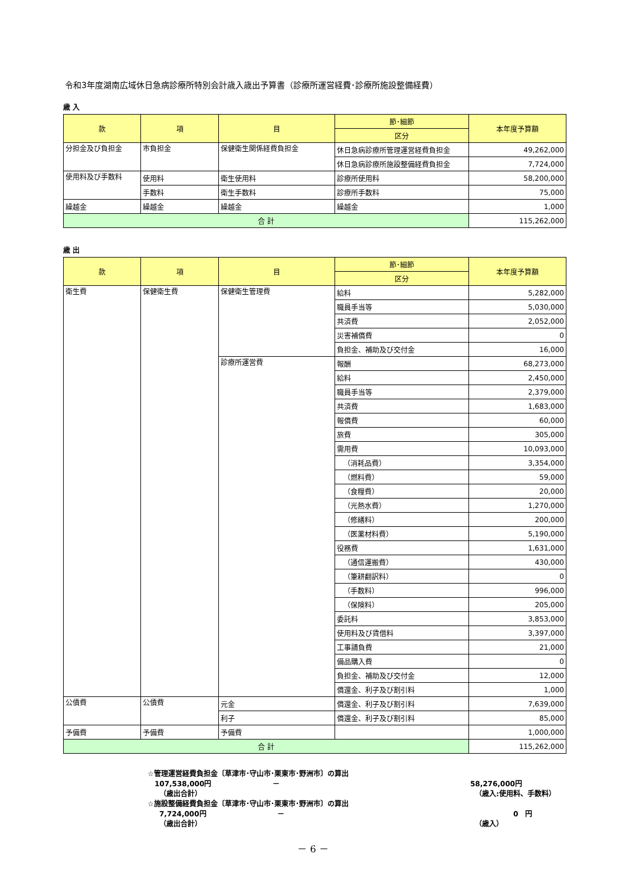令和3年度湖南広域休日急病診療所特別会計歳入歳出予算書（診療所運営経費･診療所施設整備経費）
歳 入
| 款 | 項 | 目 | 節･細節 | 本年度予算額 |
| --- | --- | --- | --- | --- |
| | | | 区分 | |
| 分担金及び負担金 | 市負担金 | 保健衛生関係経費負担金 | 休日急病診療所管理運営経費負担金 | 49,262,000 |
| | | | 休日急病診療所施設整備経費負担金 | 7,724,000 |
| 使用料及び手数料 | 使用料 | 衛生使用料 | 診療所使用料 | 58,200,000 |
| | 手数料 | 衛生手数料 | 診療所手数料 | 75,000 |
| 繰越金 | 繰越金 | 繰越金 | 繰越金 | 1,000 |
| 合 計 | | | | 115,262,000 |
歳 出
| 款 | 項 | 目 | 節･細節 | 本年度予算額 |
| --- | --- | --- | --- | --- |
| | | | 区分 | |
| 衛生費 | 保健衛生費 | 保健衛生管理費 | 給料 | 5,282,000 |
| | | | 職員手当等 | 5,030,000 |
| | | | 共済費 | 2,052,000 |
| | | | 災害補償費 | 0 |
| | | | 負担金、補助及び交付金 | 16,000 |
| | | 診療所運営費 | 報酬 | 68,273,000 |
| | | | 給料 | 2,450,000 |
| | | | 職員手当等 | 2,379,000 |
| | | | 共済費 | 1,683,000 |
| | | | 報償費 | 60,000 |
| | | | 旅費 | 305,000 |
| | | | 需用費 | 10,093,000 |
| | | | （消耗品費） | 3,354,000 |
| | | | （燃料費） | 59,000 |
| | | | （食糧費） | 20,000 |
| | | | （光熱水費） | 1,270,000 |
| | | | （修繕料） | 200,000 |
| | | | （医薬材料費） | 5,190,000 |
| | | | 役務費 | 1,631,000 |
| | | | （通信運搬費） | 430,000 |
| | | | （筆耕翻訳料） | 0 |
| | | | （手数料） | 996,000 |
| | | | （保険料） | 205,000 |
| | | | 委託料 | 3,853,000 |
| | | | 使用料及び賃借料 | 3,397,000 |
| | | | 工事請負費 | 21,000 |
| | | | 備品購入費 | 0 |
| | | | 負担金、補助及び交付金 | 12,000 |
| | | | 償還金、利子及び割引料 | 1,000 |
| 公債費 | 公債費 | 元金 | 償還金、利子及び割引料 | 7,639,000 |
| | | 利子 | 償還金、利子及び割引料 | 85,000 |
| 予備費 | 予備費 | 予備費 | | 1,000,000 |
| 合 計 | | | | 115,262,000 |
☆管理運営経費負担金〔草津市･守山市･栗東市･野洲市〕の算出
107,538,000円 － 58,276,000円
（歳出合計） （歳入:使用料、手数料）
☆施設整備経費負担金〔草津市･守山市･栗東市･野洲市〕の算出
7,724,000円 － 0　円
（歳出合計） （歳入）
－ 6 －